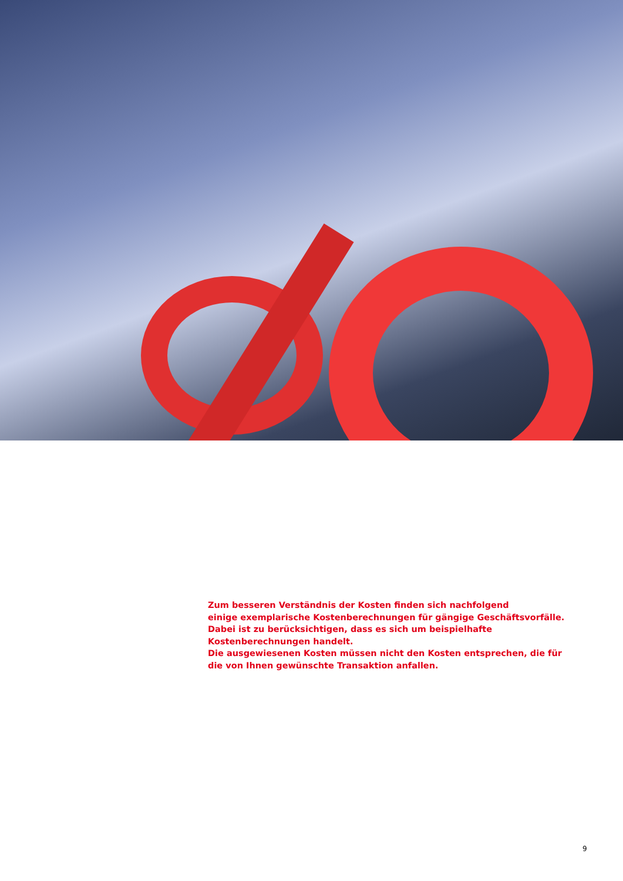Zum besseren Verständnis der Kosten finden sich nachfolgend
einige exemplarische Kostenberechnungen für gängige Geschäftsvorfälle.
Dabei ist zu berücksichtigen, dass es sich um beispielhafte Kostenberechnungen handelt.
Die ausgewiesenen Kosten müssen nicht den Kosten entsprechen, die für die von Ihnen gewünschte Transaktion anfallen.
9